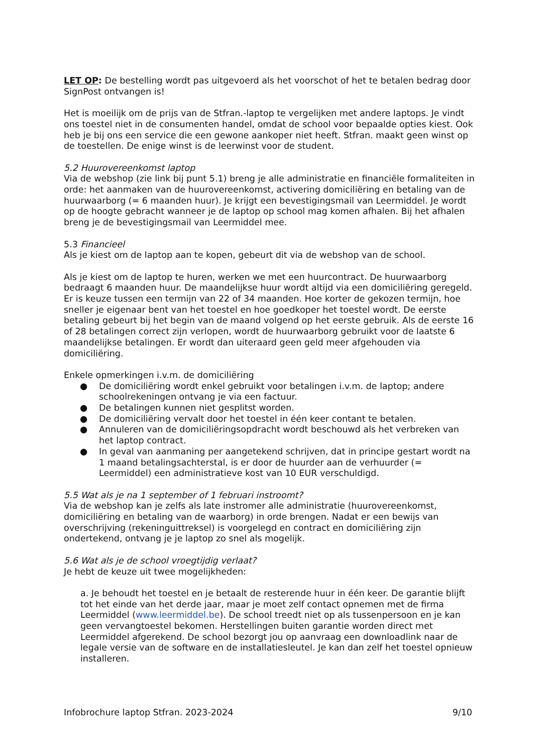LET OP: De bestelling wordt pas uitgevoerd als het voorschot of het te betalen bedrag door SignPost ontvangen is!
Het is moeilijk om de prijs van de Stfran.-laptop te vergelijken met andere laptops. Je vindt ons toestel niet in de consumenten handel, omdat de school voor bepaalde opties kiest. Ook heb je bij ons een service die een gewone aankoper niet heeft. Stfran. maakt geen winst op de toestellen. De enige winst is de leerwinst voor de student.
5.2 Huurovereenkomst laptop
Via de webshop (zie link bij punt 5.1) breng je alle administratie en financiële formaliteiten in orde: het aanmaken van de huurovereenkomst, activering domiciliëring en betaling van de huurwaarborg (= 6 maanden huur). Je krijgt een bevestigingsmail van Leermiddel. Je wordt op de hoogte gebracht wanneer je de laptop op school mag komen afhalen. Bij het afhalen breng je de bevestigingsmail van Leermiddel mee.
5.3 Financieel
Als je kiest om de laptop aan te kopen, gebeurt dit via de webshop van de school.
Als je kiest om de laptop te huren, werken we met een huurcontract. De huurwaarborg bedraagt 6 maanden huur. De maandelijkse huur wordt altijd via een domiciliëring geregeld. Er is keuze tussen een termijn van 22 of 34 maanden. Hoe korter de gekozen termijn, hoe sneller je eigenaar bent van het toestel en hoe goedkoper het toestel wordt. De eerste betaling gebeurt bij het begin van de maand volgend op het eerste gebruik. Als de eerste 16 of 28 betalingen correct zijn verlopen, wordt de huurwaarborg gebruikt voor de laatste 6 maandelijkse betalingen. Er wordt dan uiteraard geen geld meer afgehouden via domiciliëring.
Enkele opmerkingen i.v.m. de domiciliëring
● De domiciliëring wordt enkel gebruikt voor betalingen i.v.m. de laptop; andere schoolrekeningen ontvang je via een factuur.
● De betalingen kunnen niet gesplitst worden.
● De domiciliëring vervalt door het toestel in één keer contant te betalen.
● Annuleren van de domiciliëringsopdracht wordt beschouwd als het verbreken van het laptop contract.
● In geval van aanmaning per aangetekend schrijven, dat in principe gestart wordt na 1 maand betalingsachterstal, is er door de huurder aan de verhuurder (= Leermiddel) een administratieve kost van 10 EUR verschuldigd.
5.5 Wat als je na 1 september of 1 februari instroomt?
Via de webshop kan je zelfs als late instromer alle administratie (huurovereenkomst, domiciliëring en betaling van de waarborg) in orde brengen. Nadat er een bewijs van overschrijving (rekeninguittreksel) is voorgelegd en contract en domiciliëring zijn ondertekend, ontvang je je laptop zo snel als mogelijk.
5.6 Wat als je de school vroegtijdig verlaat?
Je hebt de keuze uit twee mogelijkheden:
a. Je behoudt het toestel en je betaalt de resterende huur in één keer. De garantie blijft tot het einde van het derde jaar, maar je moet zelf contact opnemen met de firma Leermiddel (www.leermiddel.be). De school treedt niet op als tussenpersoon en je kan geen vervangtoestel bekomen. Herstellingen buiten garantie worden direct met Leermiddel afgerekend. De school bezorgt jou op aanvraag een downloadlink naar de legale versie van de software en de installatiesleutel. Je kan dan zelf het toestel opnieuw installeren.
Infobrochure laptop Stfran. 2023-2024 9/10